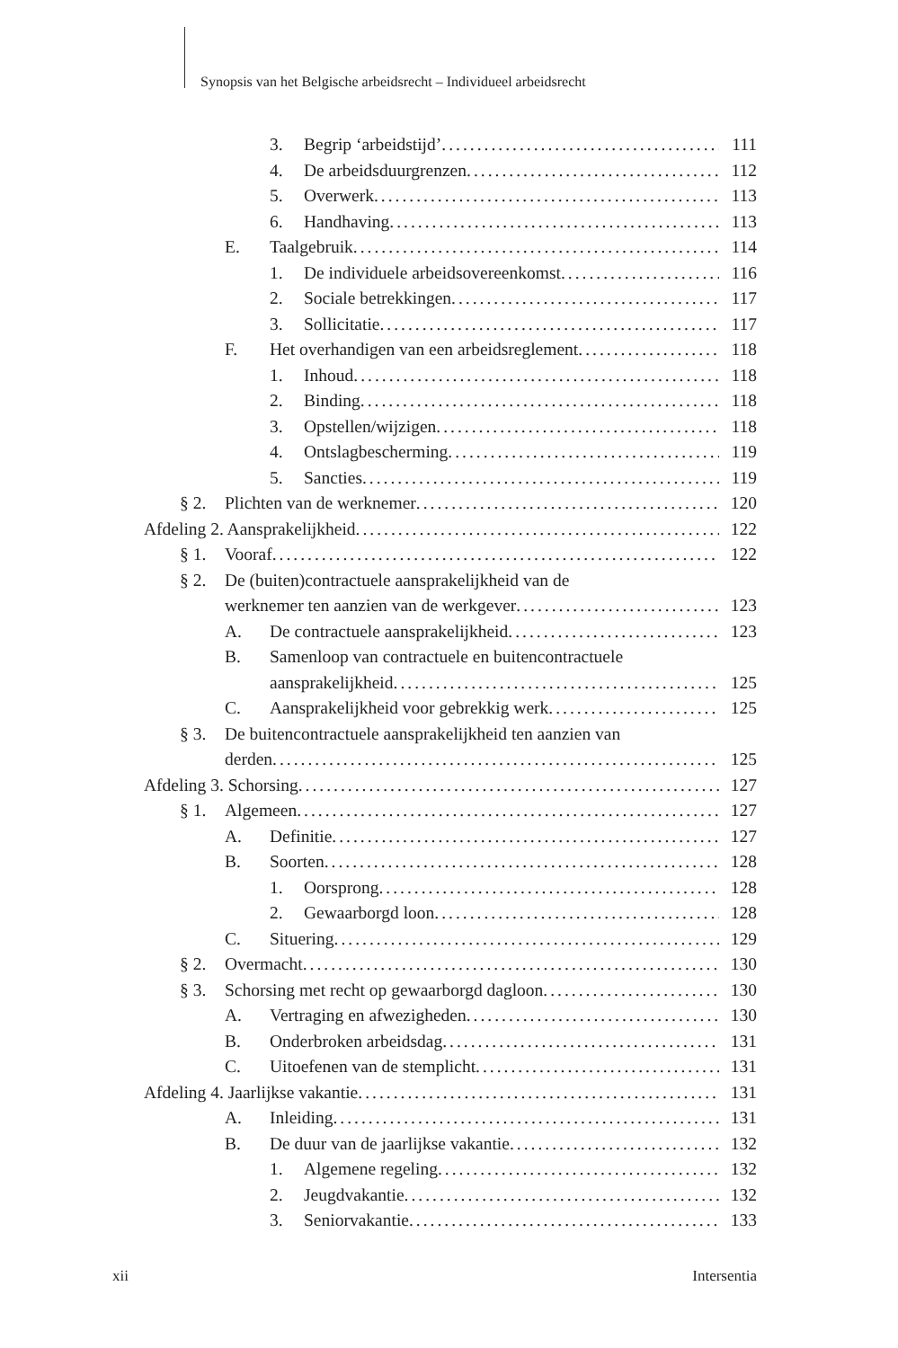Synopsis van het Belgische arbeidsrecht – Individueel arbeidsrecht
3. Begrip ‘arbeidstijd’ 111
4. De arbeidsduurgrenzen 112
5. Overwerk 113
6. Handhaving 113
E. Taalgebruik 114
1. De individuele arbeidsovereenkomst 116
2. Sociale betrekkingen 117
3. Sollicitatie 117
F. Het overhandigen van een arbeidsreglement 118
1. Inhoud 118
2. Binding 118
3. Opstellen/wijzigen 118
4. Ontslagbescherming 119
5. Sancties 119
§ 2. Plichten van de werknemer 120
Afdeling 2. Aansprakelijkheid 122
§ 1. Vooraf 122
§ 2. De (buiten)contractuele aansprakelijkheid van de
werknemer ten aanzien van de werkgever 123
A. De contractuele aansprakelijkheid 123
B. Samenloop van contractuele en buitencontractuele
aansprakelijkheid 125
C. Aansprakelijkheid voor gebrekkig werk 125
§ 3. De buitencontractuele aansprakelijkheid ten aanzien van
derden 125
Afdeling 3. Schorsing 127
§ 1. Algemeen 127
A. Definitie 127
B. Soorten 128
1. Oorsprong 128
2. Gewaarborgd loon 128
C. Situering 129
§ 2. Overmacht 130
§ 3. Schorsing met recht op gewaarborgd dagloon 130
A. Vertraging en afwezigheden 130
B. Onderbroken arbeidsdag 131
C. Uitoefenen van de stemplicht 131
Afdeling 4. Jaarlijkse vakantie 131
A. Inleiding 131
B. De duur van de jaarlijkse vakantie 132
1. Algemene regeling 132
2. Jeugdvakantie 132
3. Seniorvakantie 133
xii Intersentia